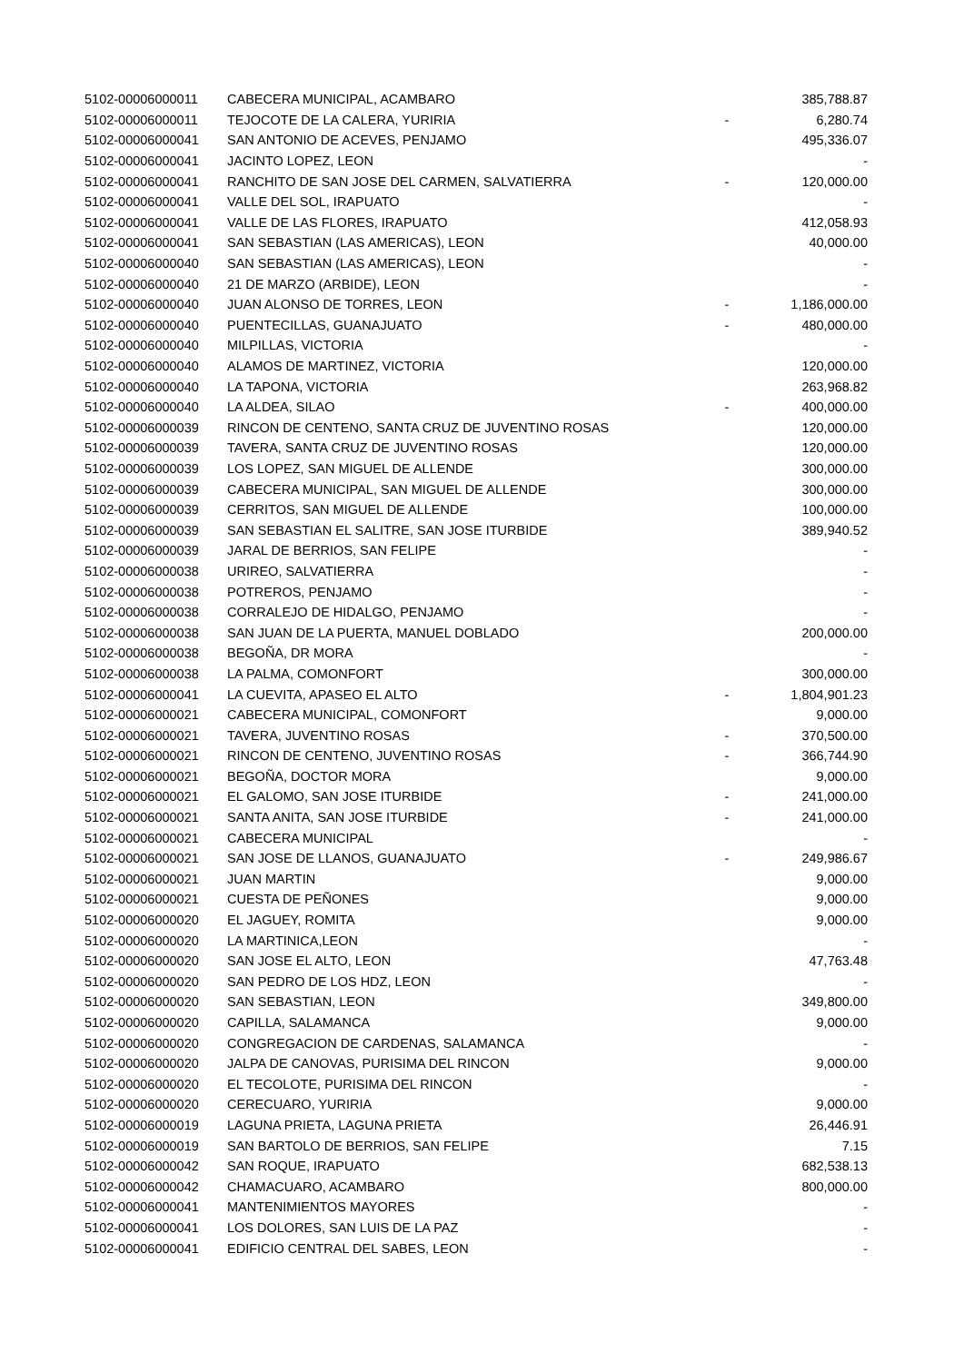| 5102-00006000011 | CABECERA MUNICIPAL, ACAMBARO | | 385,788.87 |
| 5102-00006000011 | TEJOCOTE DE LA CALERA, YURIRIA | - | 6,280.74 |
| 5102-00006000041 | SAN ANTONIO DE ACEVES, PENJAMO | | 495,336.07 |
| 5102-00006000041 | JACINTO LOPEZ, LEON | | - |
| 5102-00006000041 | RANCHITO DE SAN JOSE DEL CARMEN, SALVATIERRA | - | 120,000.00 |
| 5102-00006000041 | VALLE DEL SOL, IRAPUATO | | - |
| 5102-00006000041 | VALLE DE LAS FLORES, IRAPUATO | | 412,058.93 |
| 5102-00006000041 | SAN SEBASTIAN (LAS AMERICAS), LEON | | 40,000.00 |
| 5102-00006000040 | SAN SEBASTIAN (LAS AMERICAS), LEON | | - |
| 5102-00006000040 | 21 DE MARZO (ARBIDE), LEON | | - |
| 5102-00006000040 | JUAN ALONSO DE TORRES, LEON | - | 1,186,000.00 |
| 5102-00006000040 | PUENTECILLAS, GUANAJUATO | - | 480,000.00 |
| 5102-00006000040 | MILPILLAS, VICTORIA | | - |
| 5102-00006000040 | ALAMOS DE MARTINEZ, VICTORIA | | 120,000.00 |
| 5102-00006000040 | LA TAPONA, VICTORIA | | 263,968.82 |
| 5102-00006000040 | LA ALDEA, SILAO | - | 400,000.00 |
| 5102-00006000039 | RINCON DE CENTENO, SANTA CRUZ DE JUVENTINO ROSAS | | 120,000.00 |
| 5102-00006000039 | TAVERA, SANTA CRUZ DE JUVENTINO ROSAS | | 120,000.00 |
| 5102-00006000039 | LOS LOPEZ, SAN MIGUEL DE ALLENDE | | 300,000.00 |
| 5102-00006000039 | CABECERA MUNICIPAL, SAN MIGUEL DE ALLENDE | | 300,000.00 |
| 5102-00006000039 | CERRITOS, SAN MIGUEL DE ALLENDE | | 100,000.00 |
| 5102-00006000039 | SAN SEBASTIAN EL SALITRE, SAN JOSE ITURBIDE | | 389,940.52 |
| 5102-00006000039 | JARAL DE BERRIOS, SAN FELIPE | | - |
| 5102-00006000038 | URIREO, SALVATIERRA | | - |
| 5102-00006000038 | POTREROS, PENJAMO | | - |
| 5102-00006000038 | CORRALEJO DE HIDALGO, PENJAMO | | - |
| 5102-00006000038 | SAN JUAN DE LA PUERTA, MANUEL DOBLADO | | 200,000.00 |
| 5102-00006000038 | BEGOÑA, DR MORA | | - |
| 5102-00006000038 | LA PALMA, COMONFORT | | 300,000.00 |
| 5102-00006000041 | LA CUEVITA, APASEO EL ALTO | - | 1,804,901.23 |
| 5102-00006000021 | CABECERA MUNICIPAL, COMONFORT | | 9,000.00 |
| 5102-00006000021 | TAVERA, JUVENTINO ROSAS | - | 370,500.00 |
| 5102-00006000021 | RINCON DE CENTENO, JUVENTINO ROSAS | - | 366,744.90 |
| 5102-00006000021 | BEGOÑA, DOCTOR MORA | | 9,000.00 |
| 5102-00006000021 | EL GALOMO, SAN JOSE ITURBIDE | - | 241,000.00 |
| 5102-00006000021 | SANTA ANITA, SAN JOSE ITURBIDE | - | 241,000.00 |
| 5102-00006000021 | CABECERA MUNICIPAL | | - |
| 5102-00006000021 | SAN JOSE DE LLANOS, GUANAJUATO | - | 249,986.67 |
| 5102-00006000021 | JUAN MARTIN | | 9,000.00 |
| 5102-00006000021 | CUESTA DE PEÑONES | | 9,000.00 |
| 5102-00006000020 | EL JAGUEY, ROMITA | | 9,000.00 |
| 5102-00006000020 | LA MARTINICA,LEON | | - |
| 5102-00006000020 | SAN JOSE EL ALTO, LEON | | 47,763.48 |
| 5102-00006000020 | SAN PEDRO DE LOS HDZ, LEON | | - |
| 5102-00006000020 | SAN SEBASTIAN, LEON | | 349,800.00 |
| 5102-00006000020 | CAPILLA, SALAMANCA | | 9,000.00 |
| 5102-00006000020 | CONGREGACION DE CARDENAS, SALAMANCA | | - |
| 5102-00006000020 | JALPA DE CANOVAS, PURISIMA DEL RINCON | | 9,000.00 |
| 5102-00006000020 | EL TECOLOTE, PURISIMA DEL RINCON | | - |
| 5102-00006000020 | CERECUARO, YURIRIA | | 9,000.00 |
| 5102-00006000019 | LAGUNA PRIETA, LAGUNA PRIETA | | 26,446.91 |
| 5102-00006000019 | SAN BARTOLO DE BERRIOS, SAN FELIPE | | 7.15 |
| 5102-00006000042 | SAN ROQUE, IRAPUATO | | 682,538.13 |
| 5102-00006000042 | CHAMACUARO, ACAMBARO | | 800,000.00 |
| 5102-00006000041 | MANTENIMIENTOS MAYORES | | - |
| 5102-00006000041 | LOS DOLORES, SAN LUIS DE LA PAZ | | - |
| 5102-00006000041 | EDIFICIO CENTRAL DEL SABES, LEON | | - |